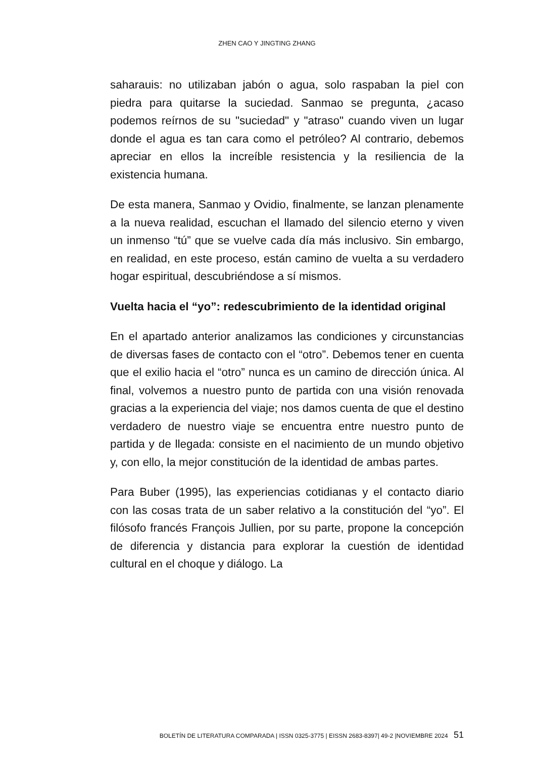ZHEN CAO Y JINGTING ZHANG
saharauis: no utilizaban jabón o agua, solo raspaban la piel con piedra para quitarse la suciedad. Sanmao se pregunta, ¿acaso podemos reírnos de su "suciedad" y "atraso" cuando viven un lugar donde el agua es tan cara como el petróleo? Al contrario, debemos apreciar en ellos la increíble resistencia y la resiliencia de la existencia humana.
De esta manera, Sanmao y Ovidio, finalmente, se lanzan plenamente a la nueva realidad, escuchan el llamado del silencio eterno y viven un inmenso “tú” que se vuelve cada día más inclusivo. Sin embargo, en realidad, en este proceso, están camino de vuelta a su verdadero hogar espiritual, descubriéndose a sí mismos.
Vuelta hacia el “yo”: redescubrimiento de la identidad original
En el apartado anterior analizamos las condiciones y circunstancias de diversas fases de contacto con el “otro”. Debemos tener en cuenta que el exilio hacia el “otro” nunca es un camino de dirección única. Al final, volvemos a nuestro punto de partida con una visión renovada gracias a la experiencia del viaje; nos damos cuenta de que el destino verdadero de nuestro viaje se encuentra entre nuestro punto de partida y de llegada: consiste en el nacimiento de un mundo objetivo y, con ello, la mejor constitución de la identidad de ambas partes.
Para Buber (1995), las experiencias cotidianas y el contacto diario con las cosas trata de un saber relativo a la constitución del “yo”. El filósofo francés François Jullien, por su parte, propone la concepción de diferencia y distancia para explorar la cuestión de identidad cultural en el choque y diálogo. La
BOLETÍN DE LITERATURA COMPARADA | ISSN 0325-3775 | EISSN 2683-8397| 49-2 |NOVIEMBRE 2024 51